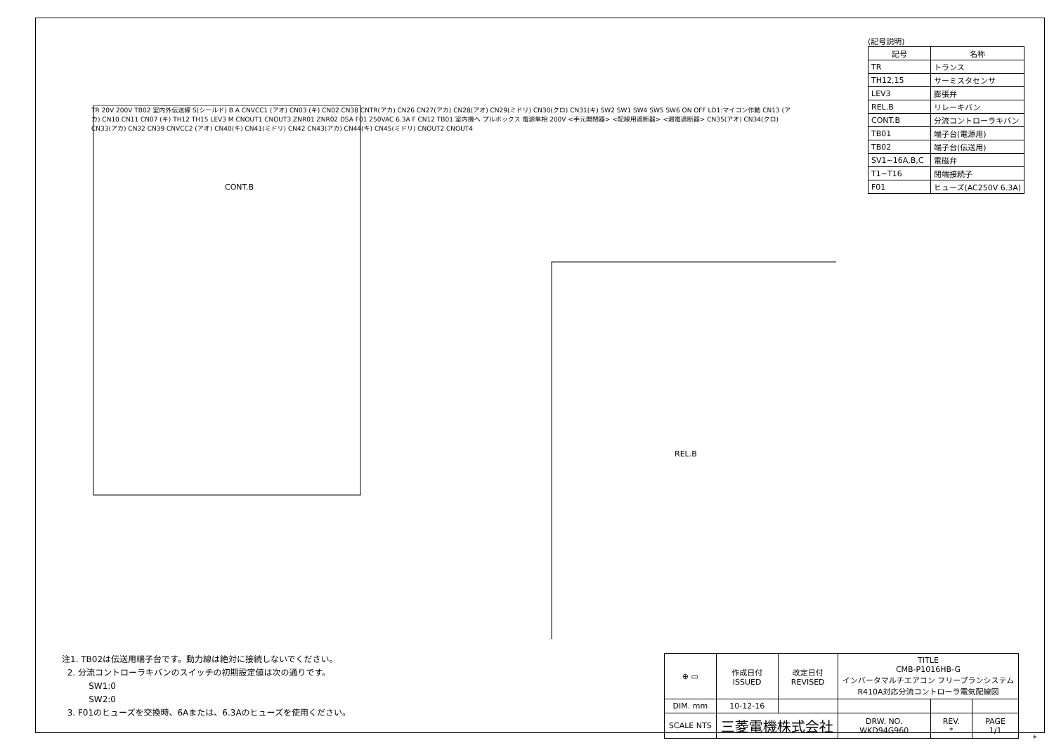CONT.B
REL.B
(記号説明)
| 記号 | 名称 |
| --- | --- |
| TR | トランス |
| TH12,15 | サーミスタセンサ |
| LEV3 | 膨張弁 |
| REL.B | リレーキバン |
| CONT.B | 分流コントローラキバン |
| TB01 | 端子台(電源用) |
| TB02 | 端子台(伝送用) |
| SV1~16A,B,C | 電磁弁 |
| T1~T16 | 閉端接続子 |
| F01 | ヒューズ(AC250V 6.3A) |
TR 20V 200V TB02 室内外伝送線 S(シールド) B A CNVCC1 (アオ) CN03 (キ) CN02 CN38 CNTR(アカ) CN26 CN27(アカ) CN28(アオ) CN29(ミドリ) CN30(クロ) CN31(キ) SW2 SW1 SW4 SW5 SW6 ON OFF LD1:マイコン作動 CN13 (アカ) CN10 CN11 CN07 (キ) TH12 TH15 LEV3 M CNOUT1 CNOUT3 ZNR01 ZNR02 DSA F01 250VAC 6.3A F CN12 TB01 室内機へ プルボックス 電源単相 200V <手元開閉器> <配線用遮断器> <漏電遮断器> CN35(アオ) CN34(クロ) CN33(アカ) CN32 CN39 CNVCC2 (アオ) CN40(キ) CN41(ミドリ) CN42 CN43(アカ) CN44(キ) CN45(ミドリ) CNOUT2 CNOUT4
注1. TB02は伝送用端子台です。動力線は絶対に接続しないでください。
2. 分流コントローラキバンのスイッチの初期設定値は次の通りです。
SW1:0
SW2:0
3. F01のヒューズを交換時、6Aまたは、6.3Aのヒューズを使用ください。
| ⊕ ▭ | 作成日付 ISSUED | 改定日付 REVISED | TITLE CMB-P1016HB-G インバータマルチエアコン フリープランシステム R410A対応分流コントローラ電気配線図 | | |
| DIM. mm | 10-12-16 | | | | |
| SCALE NTS | 三菱電機株式会社 | | DRW. NO. WKD94G960 | REV. * | PAGE 1/1 |
*